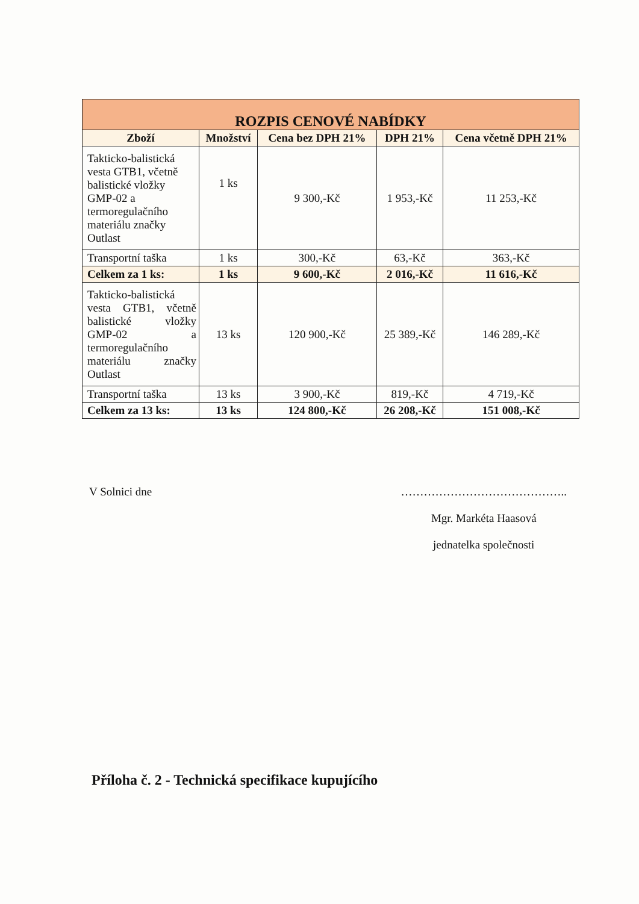| ROZPIS CENOVÉ NABÍDKY | | | | |
| --- | --- | --- | --- | --- |
| Zboží | Množství | Cena bez DPH 21% | DPH 21% | Cena včetně DPH 21% |
| Takticko-balistická vesta GTB1, včetně balistické vložky GMP-02 a termoregulačního materiálu značky Outlast | 1 ks | 9 300,-Kč | 1 953,-Kč | 11 253,-Kč |
| Transportní taška | 1 ks | 300,-Kč | 63,-Kč | 363,-Kč |
| Celkem za 1 ks: | 1 ks | 9 600,-Kč | 2 016,-Kč | 11 616,-Kč |
| Takticko-balistická vesta GTB1, včetně balistické vložky GMP-02 a termoregulačního materiálu značky Outlast | 13 ks | 120 900,-Kč | 25 389,-Kč | 146 289,-Kč |
| Transportní taška | 13 ks | 3 900,-Kč | 819,-Kč | 4 719,-Kč |
| Celkem za 13 ks: | 13 ks | 124 800,-Kč | 26 208,-Kč | 151 008,-Kč |
V Solnici dne ……………………………………..
Mgr. Markéta Haasová
jednatelka společnosti
Příloha č. 2 - Technická specifikace kupujícího